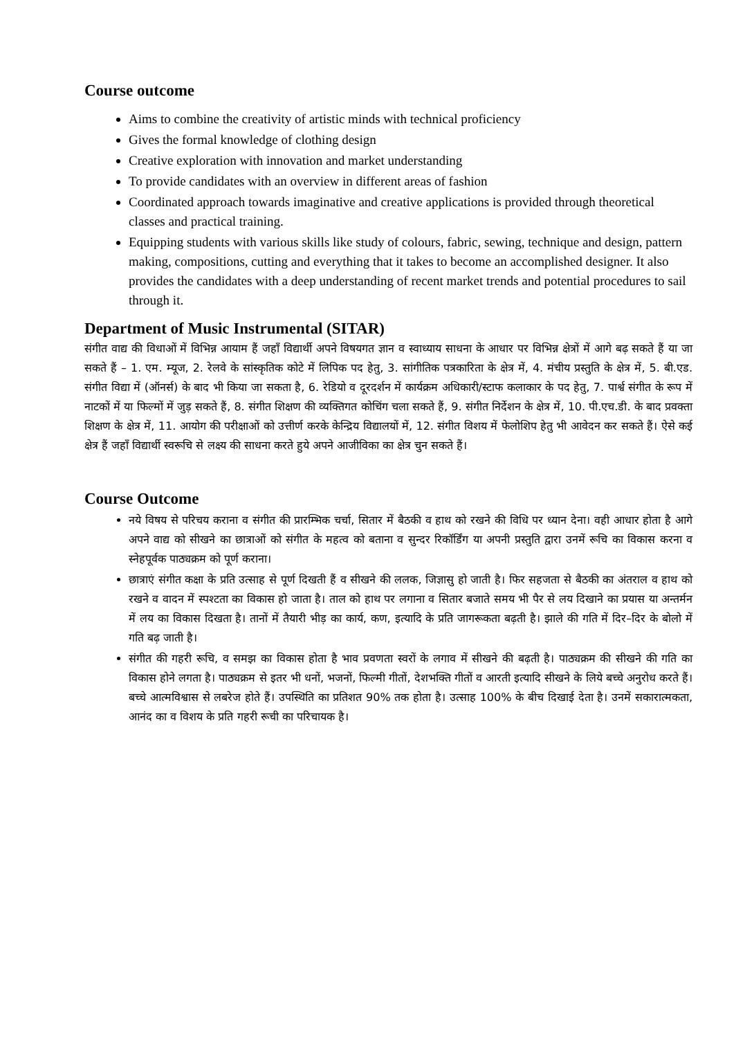Course outcome
Aims to combine the creativity of artistic minds with technical proficiency
Gives the formal knowledge of clothing design
Creative exploration with innovation and market understanding
To provide candidates with an overview in different areas of fashion
Coordinated approach towards imaginative and creative applications is provided through theoretical classes and practical training.
Equipping students with various skills like study of colours, fabric, sewing, technique and design, pattern making, compositions, cutting and everything that it takes to become an accomplished designer. It also provides the candidates with a deep understanding of recent market trends and potential procedures to sail through it.
Department of Music Instrumental (SITAR)
संगीत वाद्य की विधाओं में विभिन्न आयाम हैं जहाँ विद्यार्थी अपने विषयगत ज्ञान व स्वाध्याय साधना के आधार पर विभिन्न क्षेत्रों में आगे बढ़ सकते हैं या जा सकते हैं – 1. एम. म्यूज, 2. रेलवे के सांस्कृतिक कोटे में लिपिक पद हेतु, 3. सांगीतिक पत्रकारिता के क्षेत्र में, 4. मंचीय प्रस्तुति के क्षेत्र में, 5. बी.एड. संगीत विद्या में (ऑनर्स) के बाद भी किया जा सकता है, 6. रेडियो व दूरदर्शन में कार्यक्रम अधिकारी/स्टाफ कलाकार के पद हेतु, 7. पार्श्व संगीत के रूप में नाटकों में या फिल्मों में जुड़ सकते हैं, 8. संगीत शिक्षण की व्यक्तिगत कोचिंग चला सकते हैं, 9. संगीत निर्देशन के क्षेत्र में, 10. पी.एच.डी. के बाद प्रवक्ता शिक्षण के क्षेत्र में, 11. आयोग की परीक्षाओं को उत्तीर्ण करके केन्द्रिय विद्यालयों में, 12. संगीत विशय में फेलोशिप हेतु भी आवेदन कर सकते हैं। ऐसे कई क्षेत्र हैं जहाँ विद्यार्थी स्वरूचि से लक्ष्य की साधना करते हुये अपने आजीविका का क्षेत्र चुन सकते हैं।
Course Outcome
नये विषय से परिचय कराना व संगीत की प्रारम्भिक चर्चा, सितार में बैठकी व हाथ को रखने की विधि पर ध्यान देना। वही आधार होता है आगे अपने वाद्य को सीखने का छात्राओं को संगीत के महत्व को बताना व सुन्दर रिकॉर्डिंग या अपनी प्रस्तुति द्वारा उनमें रूचि का विकास करना व स्नेहपूर्वक पाठ्यक्रम को पूर्ण कराना।
छात्राएं संगीत कक्षा के प्रति उत्साह से पूर्ण दिखती हैं व सीखने की ललक, जिज्ञासु हो जाती है। फिर सहजता से बैठकी का अंतराल व हाथ को रखने व वादन में स्पश्टता का विकास हो जाता है। ताल को हाथ पर लगाना व सितार बजाते समय भी पैर से लय दिखाने का प्रयास या अन्तर्मन में लय का विकास दिखता है। तानों में तैयारी भीड़ का कार्य, कण, इत्यादि के प्रति जागरूकता बढ़ती है। झाले की गति में दिर–दिर के बोलो में गति बढ़ जाती है।
संगीत की गहरी रूचि, व समझ का विकास होता है भाव प्रवणता स्वरों के लगाव में सीखने की बढ़ती है। पाठ्यक्रम की सीखने की गति का विकास होने लगता है। पाठ्यक्रम से इतर भी धनों, भजनों, फिल्मी गीतों, देशभक्ति गीतों व आरती इत्यादि सीखने के लिये बच्चे अनुरोध करते हैं। बच्चे आत्मविश्वास से लबरेज होते हैं। उपस्थिति का प्रतिशत 90% तक होता है। उत्साह 100% के बीच दिखाई देता है। उनमें सकारात्मकता, आनंद का व विशय के प्रति गहरी रूची का परिचायक है।